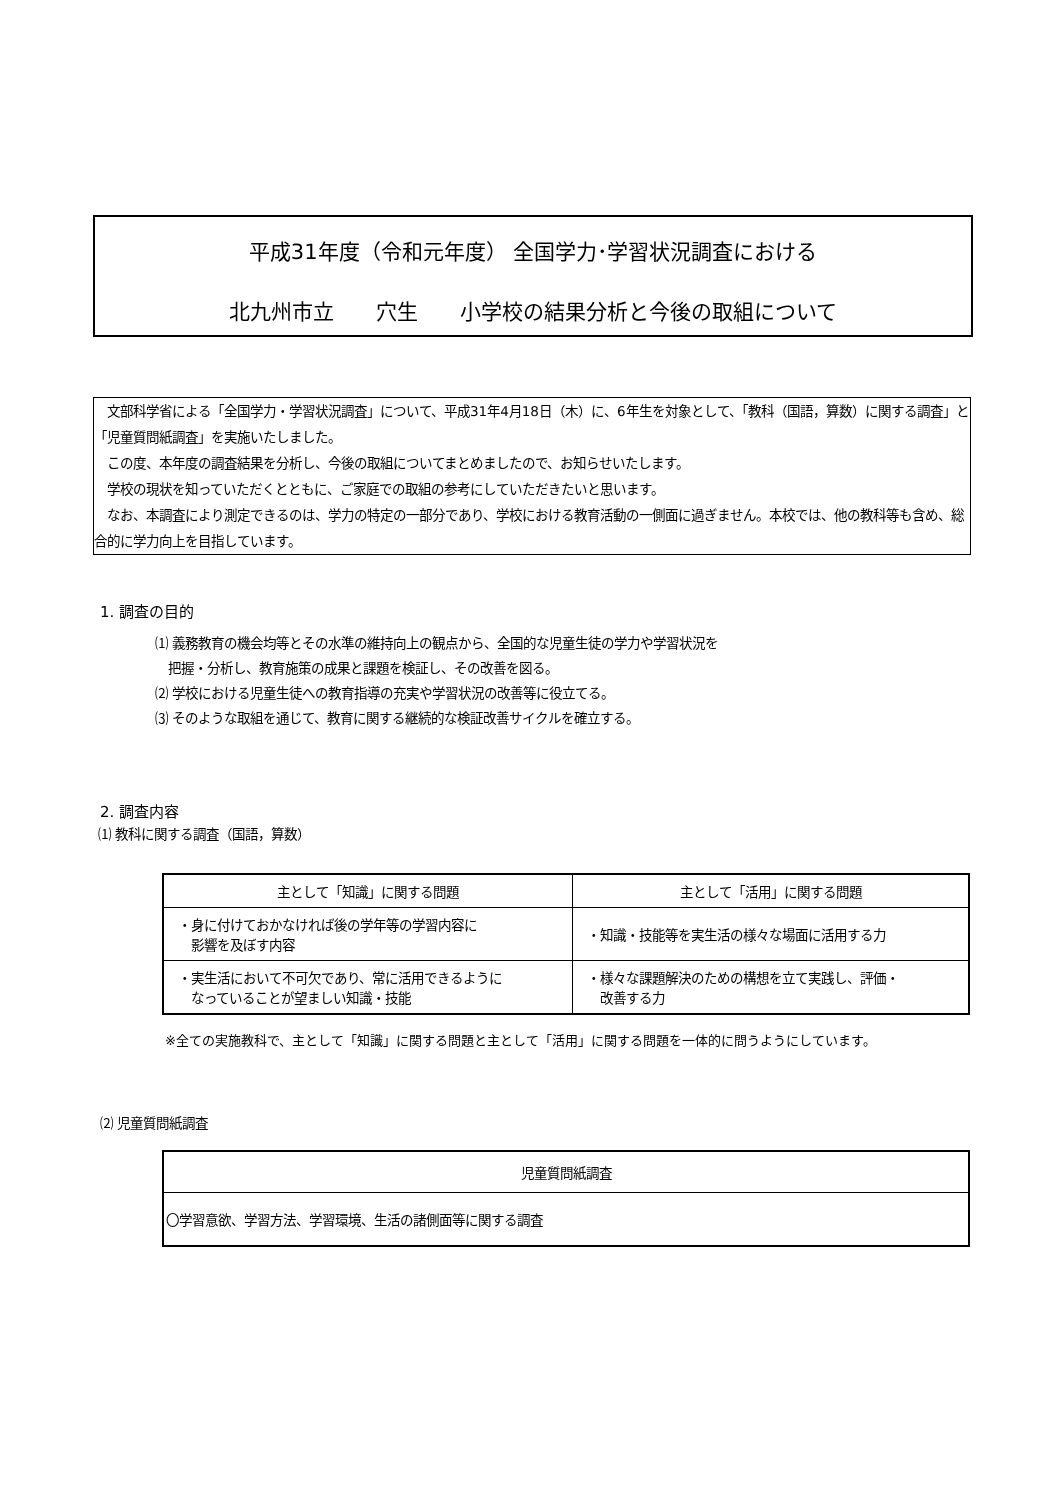平成31年度（令和元年度） 全国学力･学習状況調査における
北九州市立　　穴生　　小学校の結果分析と今後の取組について
　文部科学省による「全国学力・学習状況調査」について、平成31年4月18日（木）に、6年生を対象として、「教科（国語，算数）に関する調査」と「児童質問紙調査」を実施いたしました。
　この度、本年度の調査結果を分析し、今後の取組についてまとめましたので、お知らせいたします。
　学校の現状を知っていただくとともに、ご家庭での取組の参考にしていただきたいと思います。
　なお、本調査により測定できるのは、学力の特定の一部分であり、学校における教育活動の一側面に過ぎません。本校では、他の教科等も含め、総合的に学力向上を目指しています。
1. 調査の目的
⑴ 義務教育の機会均等とその水準の維持向上の観点から、全国的な児童生徒の学力や学習状況を
　把握・分析し、教育施策の成果と課題を検証し、その改善を図る。
⑵ 学校における児童生徒への教育指導の充実や学習状況の改善等に役立てる。
⑶ そのような取組を通じて、教育に関する継続的な検証改善サイクルを確立する。
2. 調査内容
⑴ 教科に関する調査（国語，算数）
| 主として「知識」に関する問題 | 主として「活用」に関する問題 |
| --- | --- |
| ・身に付けておかなければ後の学年等の学習内容に 影響を及ぼす内容 | ・知識・技能等を実生活の様々な場面に活用する力 |
| ・実生活において不可欠であり、常に活用できるように なっていることが望ましい知識・技能 | ・様々な課題解決のための構想を立て実践し、評価・ 改善する力 |
※全ての実施教科で、主として「知識」に関する問題と主として「活用」に関する問題を一体的に問うようにしています。
⑵ 児童質問紙調査
| 児童質問紙調査 |
| --- |
| 〇学習意欲、学習方法、学習環境、生活の諸側面等に関する調査 |